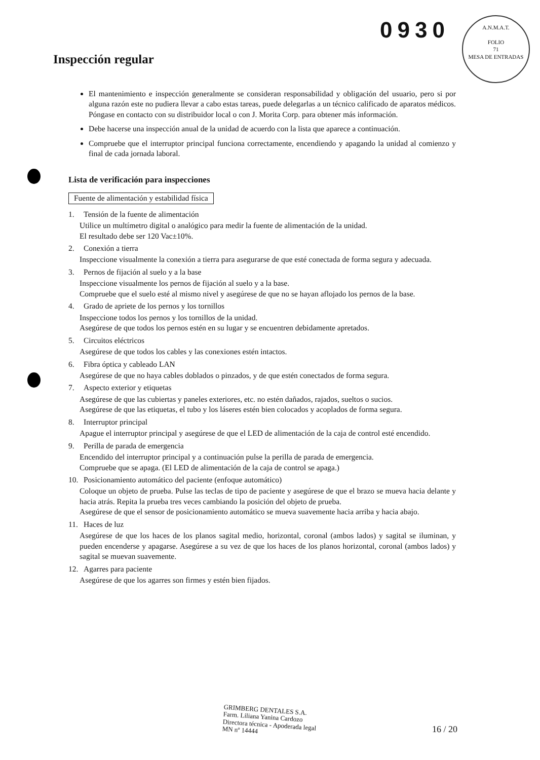0930
A.N.M.A.T.
FOLIO
71
MESA DE ENTRADAS
Inspección regular
El mantenimiento e inspección generalmente se consideran responsabilidad y obligación del usuario, pero si por alguna razón este no pudiera llevar a cabo estas tareas, puede delegarlas a un técnico calificado de aparatos médicos. Póngase en contacto con su distribuidor local o con J. Morita Corp. para obtener más información.
Debe hacerse una inspección anual de la unidad de acuerdo con la lista que aparece a continuación.
Compruebe que el interruptor principal funciona correctamente, encendiendo y apagando la unidad al comienzo y final de cada jornada laboral.
Lista de verificación para inspecciones
Fuente de alimentación y estabilidad física
1. Tensión de la fuente de alimentación
Utilice un multímetro digital o analógico para medir la fuente de alimentación de la unidad.
El resultado debe ser 120 Vac±10%.
2. Conexión a tierra
Inspeccione visualmente la conexión a tierra para asegurarse de que esté conectada de forma segura y adecuada.
3. Pernos de fijación al suelo y a la base
Inspeccione visualmente los pernos de fijación al suelo y a la base.
Compruebe que el suelo esté al mismo nivel y asegúrese de que no se hayan aflojado los pernos de la base.
4. Grado de apriete de los pernos y los tornillos
Inspeccione todos los pernos y los tornillos de la unidad.
Asegúrese de que todos los pernos estén en su lugar y se encuentren debidamente apretados.
5. Circuitos eléctricos
Asegúrese de que todos los cables y las conexiones estén intactos.
6. Fibra óptica y cableado LAN
Asegúrese de que no haya cables doblados o pinzados, y de que estén conectados de forma segura.
7. Aspecto exterior y etiquetas
Asegúrese de que las cubiertas y paneles exteriores, etc. no estén dañados, rajados, sueltos o sucios.
Asegúrese de que las etiquetas, el tubo y los láseres estén bien colocados y acoplados de forma segura.
8. Interruptor principal
Apague el interruptor principal y asegúrese de que el LED de alimentación de la caja de control esté encendido.
9. Perilla de parada de emergencia
Encendido del interruptor principal y a continuación pulse la perilla de parada de emergencia.
Compruebe que se apaga. (El LED de alimentación de la caja de control se apaga.)
10. Posicionamiento automático del paciente (enfoque automático)
Coloque un objeto de prueba. Pulse las teclas de tipo de paciente y asegúrese de que el brazo se mueva hacia delante y hacia atrás. Repita la prueba tres veces cambiando la posición del objeto de prueba.
Asegúrese de que el sensor de posicionamiento automático se mueva suavemente hacia arriba y hacia abajo.
11. Haces de luz
Asegúrese de que los haces de los planos sagital medio, horizontal, coronal (ambos lados) y sagital se iluminan, y pueden encenderse y apagarse. Asegúrese a su vez de que los haces de los planos horizontal, coronal (ambos lados) y sagital se muevan suavemente.
12. Agarres para paciente
Asegúrese de que los agarres son firmes y estén bien fijados.
GRIMBERG DENTALES S.A.
Farm. Liliana Yanina Cardozo
Directora técnica - Apoderada legal
MN nº 14444
16 / 20